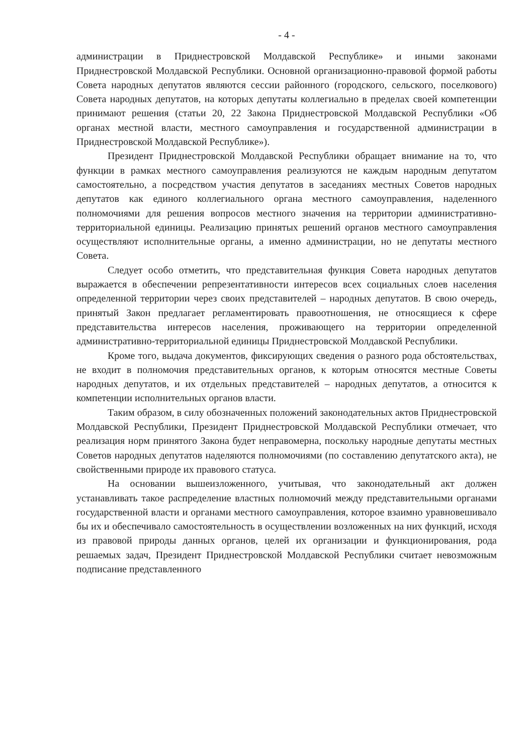- 4 -
администрации в Приднестровской Молдавской Республике» и иными законами Приднестровской Молдавской Республики. Основной организационно-правовой формой работы Совета народных депутатов являются сессии районного (городского, сельского, поселкового) Совета народных депутатов, на которых депутаты коллегиально в пределах своей компетенции принимают решения (статьи 20, 22 Закона Приднестровской Молдавской Республики «Об органах местной власти, местного самоуправления и государственной администрации в Приднестровской Молдавской Республике»).
Президент Приднестровской Молдавской Республики обращает внимание на то, что функции в рамках местного самоуправления реализуются не каждым народным депутатом самостоятельно, а посредством участия депутатов в заседаниях местных Советов народных депутатов как единого коллегиального органа местного самоуправления, наделенного полномочиями для решения вопросов местного значения на территории административно-территориальной единицы. Реализацию принятых решений органов местного самоуправления осуществляют исполнительные органы, а именно администрации, но не депутаты местного Совета.
Следует особо отметить, что представительная функция Совета народных депутатов выражается в обеспечении репрезентативности интересов всех социальных слоев населения определенной территории через своих представителей – народных депутатов. В свою очередь, принятый Закон предлагает регламентировать правоотношения, не относящиеся к сфере представительства интересов населения, проживающего на территории определенной административно-территориальной единицы Приднестровской Молдавской Республики.
Кроме того, выдача документов, фиксирующих сведения о разного рода обстоятельствах, не входит в полномочия представительных органов, к которым относятся местные Советы народных депутатов, и их отдельных представителей – народных депутатов, а относится к компетенции исполнительных органов власти.
Таким образом, в силу обозначенных положений законодательных актов Приднестровской Молдавской Республики, Президент Приднестровской Молдавской Республики отмечает, что реализация норм принятого Закона будет неправомерна, поскольку народные депутаты местных Советов народных депутатов наделяются полномочиями (по составлению депутатского акта), не свойственными природе их правового статуса.
На основании вышеизложенного, учитывая, что законодательный акт должен устанавливать такое распределение властных полномочий между представительными органами государственной власти и органами местного самоуправления, которое взаимно уравновешивало бы их и обеспечивало самостоятельность в осуществлении возложенных на них функций, исходя из правовой природы данных органов, целей их организации и функционирования, рода решаемых задач, Президент Приднестровской Молдавской Республики считает невозможным подписание представленного